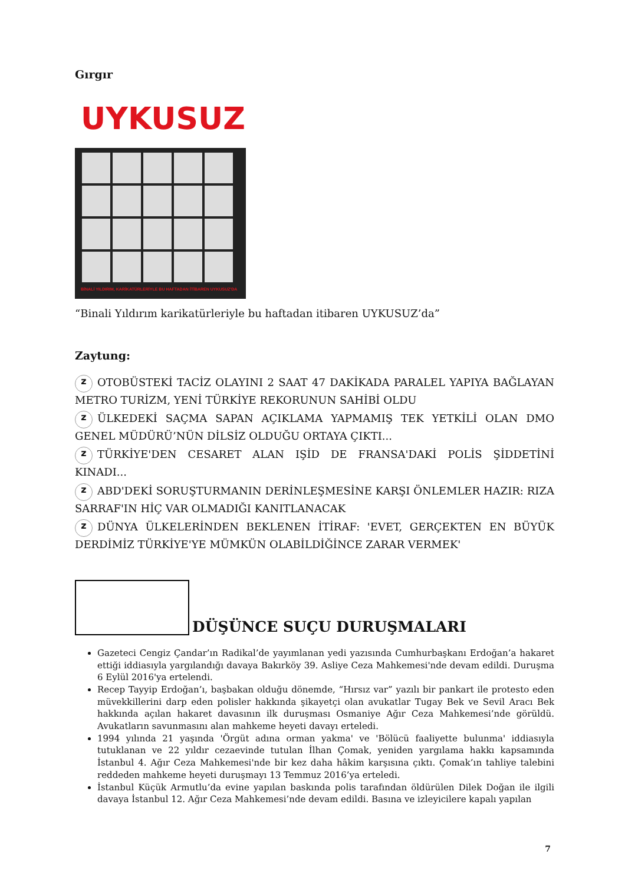Gırgır
UYKUSUZ
BİNALİ YILDIRIM, KARİKATÜRLERİYLE BU HAFTADAN İTİBAREN UYKUSUZ'DA
“Binali Yıldırım karikatürleriyle bu haftadan itibaren UYKUSUZ’da”
Zaytung:
z OTOBÜSTEKİ TACİZ OLAYINI 2 SAAT 47 DAKİKADA PARALEL YAPIYA BAĞLAYAN METRO TURİZM, YENİ TÜRKİYE REKORUNUN SAHİBİ OLDU
z ÜLKEDEKİ SAÇMA SAPAN AÇIKLAMA YAPMAMIŞ TEK YETKİLİ OLAN DMO GENEL MÜDÜRÜ’NÜN DİLSİZ OLDUĞU ORTAYA ÇIKTI...
z TÜRKİYE'DEN CESARET ALAN IŞİD DE FRANSA'DAKİ POLİS ŞİDDETİNİ KINADI...
z ABD'DEKİ SORUŞTURMANIN DERİNLEŞMESİNE KARŞI ÖNLEMLER HAZIR: RIZA SARRAF'IN HİÇ VAR OLMADIĞI KANITLANACAK
z DÜNYA ÜLKELERİNDEN BEKLENEN İTİRAF: 'EVET, GERÇEKTEN EN BÜYÜK DERDİMİZ TÜRKİYE'YE MÜMKÜN OLABİLDİĞİNCE ZARAR VERMEK'
DÜŞÜNCE SUÇU DURUŞMALARI
Gazeteci Cengiz Çandar’ın Radikal’de yayımlanan yedi yazısında Cumhurbaşkanı Erdoğan’a hakaret ettiği iddiasıyla yargılandığı davaya Bakırköy 39. Asliye Ceza Mahkemesi'nde devam edildi. Duruşma 6 Eylül 2016'ya ertelendi.
Recep Tayyip Erdoğan’ı, başbakan olduğu dönemde, “Hırsız var” yazılı bir pankart ile protesto eden müvekkillerini darp eden polisler hakkında şikayetçi olan avukatlar Tugay Bek ve Sevil Aracı Bek hakkında açılan hakaret davasının ilk duruşması Osmaniye Ağır Ceza Mahkemesi’nde görüldü. Avukatların savunmasını alan mahkeme heyeti davayı erteledi.
1994 yılında 21 yaşında 'Örgüt adına orman yakma' ve 'Bölücü faaliyette bulunma' iddiasıyla tutuklanan ve 22 yıldır cezaevinde tutulan İlhan Çomak, yeniden yargılama hakkı kapsamında İstanbul 4. Ağır Ceza Mahkemesi'nde bir kez daha hâkim karşısına çıktı. Çomak’ın tahliye talebini reddeden mahkeme heyeti duruşmayı 13 Temmuz 2016’ya erteledi.
İstanbul Küçük Armutlu’da evine yapılan baskında polis tarafından öldürülen Dilek Doğan ile ilgili davaya İstanbul 12. Ağır Ceza Mahkemesi’nde devam edildi. Basına ve izleyicilere kapalı yapılan
7